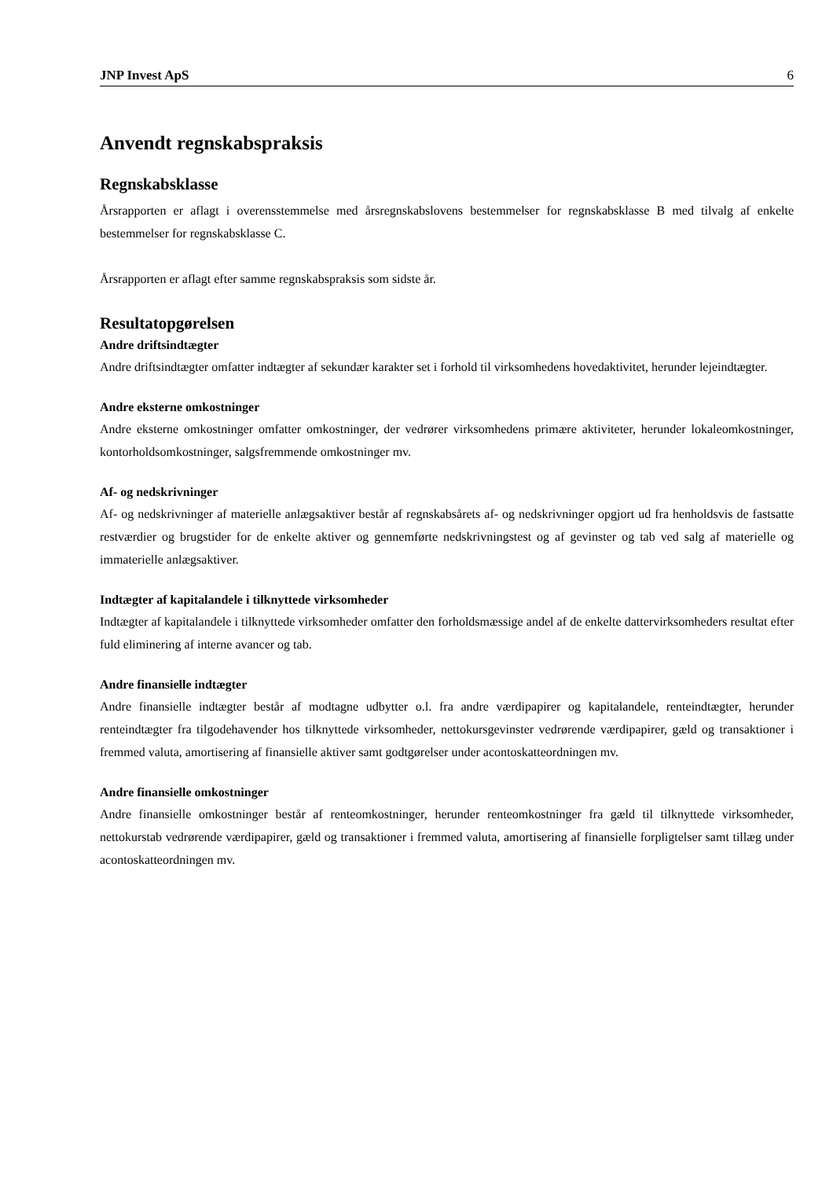JNP Invest ApS 6
Anvendt regnskabspraksis
Regnskabsklasse
Årsrapporten er aflagt i overensstemmelse med årsregnskabslovens bestemmelser for regnskabsklasse B med tilvalg af enkelte bestemmelser for regnskabsklasse C.
Årsrapporten er aflagt efter samme regnskabspraksis som sidste år.
Resultatopgørelsen
Andre driftsindtægter
Andre driftsindtægter omfatter indtægter af sekundær karakter set i forhold til virksomhedens hovedaktivitet, herunder lejeindtægter.
Andre eksterne omkostninger
Andre eksterne omkostninger omfatter omkostninger, der vedrører virksomhedens primære aktiviteter, herunder lokaleomkostninger, kontorholdsomkostninger, salgsfremmende omkostninger mv.
Af- og nedskrivninger
Af- og nedskrivninger af materielle anlægsaktiver består af regnskabsårets af- og nedskrivninger opgjort ud fra henholdsvis de fastsatte restværdier og brugstider for de enkelte aktiver og gennemførte nedskrivningstest og af gevinster og tab ved salg af materielle og immaterielle anlægsaktiver.
Indtægter af kapitalandele i tilknyttede virksomheder
Indtægter af kapitalandele i tilknyttede virksomheder omfatter den forholdsmæssige andel af de enkelte dattervirksomheders resultat efter fuld eliminering af interne avancer og tab.
Andre finansielle indtægter
Andre finansielle indtægter består af modtagne udbytter o.l. fra andre værdipapirer og kapitalandele, renteindtægter, herunder renteindtægter fra tilgodehavender hos tilknyttede virksomheder, nettokursgevinster vedrørende værdipapirer, gæld og transaktioner i fremmed valuta, amortisering af finansielle aktiver samt godtgørelser under acontoskatteordningen mv.
Andre finansielle omkostninger
Andre finansielle omkostninger består af renteomkostninger, herunder renteomkostninger fra gæld til tilknyttede virksomheder, nettokurstab vedrørende værdipapirer, gæld og transaktioner i fremmed valuta, amortisering af finansielle forpligtelser samt tillæg under acontoskatteordningen mv.